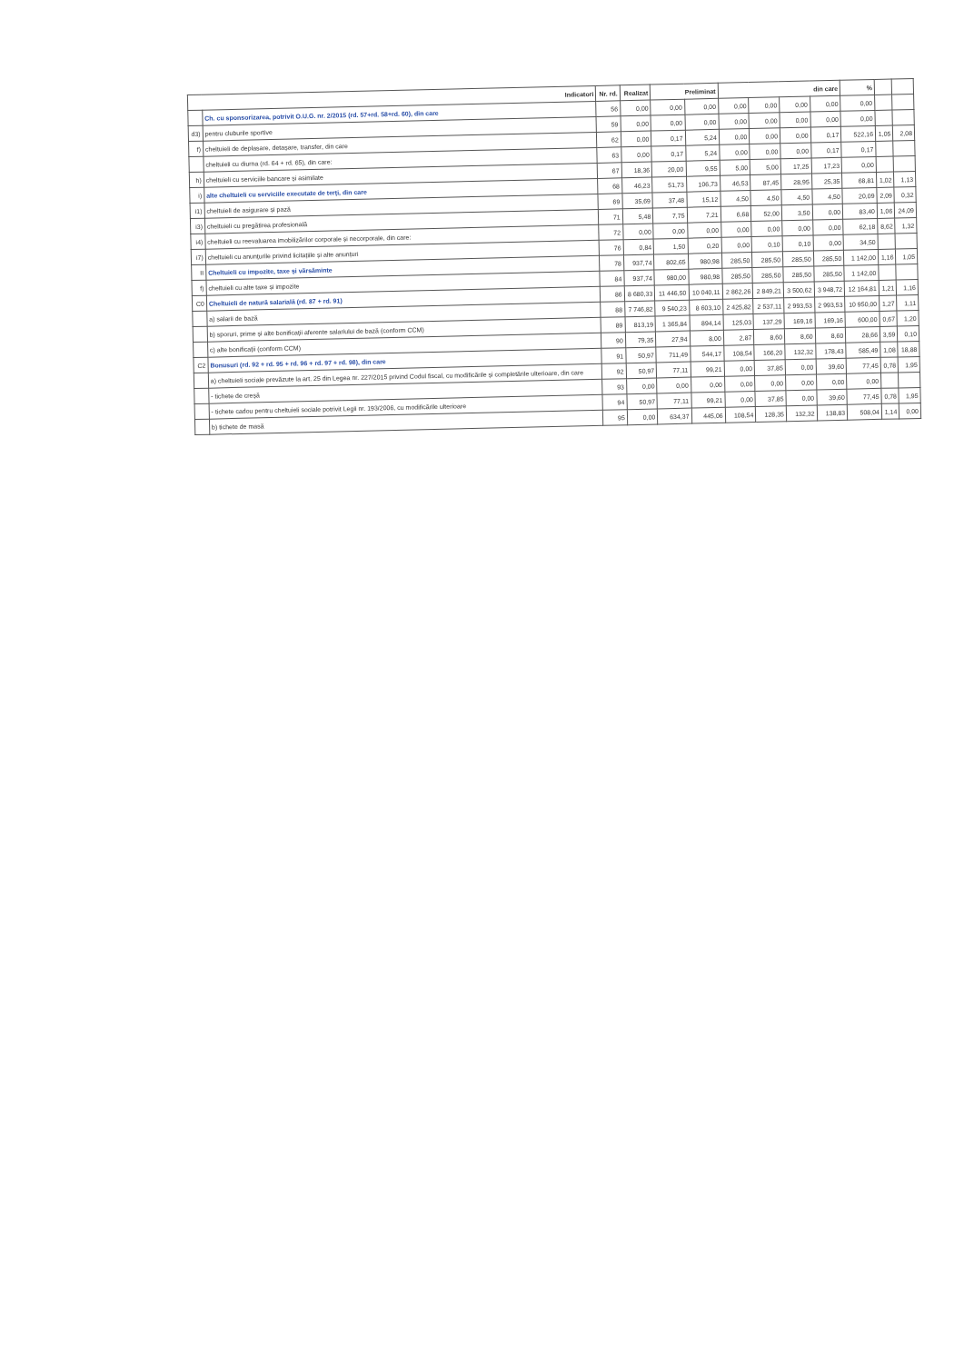| Indicatori | | Nr. rd. | Realizat | Preliminat | | din care | | | | % | | |
| --- | --- | --- | --- | --- | --- | --- | --- | --- | --- | --- | --- | --- |
| | Ch. cu sponsorizarea, potrivit O.U.G. nr. 2/2015 (rd. 57+rd. 58+rd. 60), din care | 56 | 0,00 | 0,00 | 0,00 | 0,00 | 0,00 | 0,00 | 0,00 | 0,00 | | |
| d3) | pentru cluburile sportive | 59 | 0,00 | 0,00 | 0,00 | 0,00 | 0,00 | 0,00 | 0,00 | 0,00 | | |
| f) | cheltuieli de deplasare, detașare, transfer, din care | 62 | 0,00 | 0,17 | 5,24 | 0,00 | 0,00 | 0,00 | 0,17 | 522,16 | 1,05 | 2,08 |
| | cheltuieli cu diurna (rd. 64 + rd. 65), din care: | 63 | 0,00 | 0,17 | 5,24 | 0,00 | 0,00 | 0,00 | 0,17 | 0,17 | | |
| h) | cheltuieli cu serviciile bancare și asimilate | 67 | 18,36 | 20,00 | 9,55 | 5,00 | 5,00 | 17,25 | 17,23 | 0,00 | | |
| i) | alte cheltuieli cu serviciile executate de terți, din care | 68 | 46,23 | 51,73 | 106,73 | 46,53 | 87,45 | 28,95 | 25,35 | 68,81 | 1,02 | 1,13 |
| i1) | cheltuieli de asigurare și pază | 69 | 35,69 | 37,48 | 15,12 | 4,50 | 4,50 | 4,50 | 4,50 | 20,09 | 2,09 | 0,32 |
| i3) | cheltuieli cu pregătirea profesională | 71 | 5,48 | 7,75 | 7,21 | 6,68 | 52,00 | 3,50 | 0,00 | 83,40 | 1,06 | 24,09 |
| i4) | cheltuieli cu reevaluarea imobilizărilor corporale și necorporale, din care: | 72 | 0,00 | 0,00 | 0,00 | 0,00 | 0,00 | 0,00 | 0,00 | 62,18 | 8,62 | 1,32 |
| i7) | cheltuieli cu anunțurile privind licitațiile și alte anunțuri | 76 | 0,84 | 1,50 | 0,20 | 0,00 | 0,10 | 0,10 | 0,00 | 34,50 | | |
| II | Cheltuieli cu impozite, taxe și vărsăminte | 78 | 937,74 | 802,65 | 980,98 | 285,50 | 285,50 | 285,50 | 285,50 | 1 142,00 | 1,16 | 1,05 |
| f) | cheltuieli cu alte taxe și impozite | 84 | 937,74 | 980,00 | 980,98 | 285,50 | 285,50 | 285,50 | 285,50 | 1 142,00 | | |
| C0 | Cheltuieli de natură salarială (rd. 87 + rd. 91) | 86 | 8 680,33 | 11 446,50 | 10 040,11 | 2 862,26 | 2 849,21 | 3 500,62 | 3 948,72 | 12 164,81 | 1,21 | 1,16 |
| | a) salarii de bază | 88 | 7 746,82 | 9 540,23 | 8 603,10 | 2 425,82 | 2 537,11 | 2 993,53 | 2 993,53 | 10 950,00 | 1,27 | 1,11 |
| | b) sporuri, prime și alte bonificații aferente salariului de bază (conform CCM) | 89 | 813,19 | 1 365,84 | 894,14 | 125,03 | 137,29 | 169,16 | 169,16 | 600,00 | 0,67 | 1,20 |
| | c) alte bonificații (conform CCM) | 90 | 79,35 | 27,94 | 8,00 | 2,87 | 8,60 | 8,60 | 8,60 | 28,66 | 3,59 | 0,10 |
| C2 | Bonusuri (rd. 92 + rd. 95 + rd. 96 + rd. 97 + rd. 98), din care | 91 | 50,97 | 711,49 | 544,17 | 108,54 | 166,20 | 132,32 | 178,43 | 585,49 | 1,08 | 18,88 |
| | a) cheltuieli sociale prevăzute la art. 25 din Legea nr. 227/2015 privind Codul fiscal, cu modificările și completările ulterioare, din care | 92 | 50,97 | 77,11 | 99,21 | 0,00 | 37,85 | 0,00 | 39,60 | 77,45 | 0,78 | 1,95 |
| | - tichete de creșă | 93 | 0,00 | 0,00 | 0,00 | 0,00 | 0,00 | 0,00 | 0,00 | 0,00 | | |
| | - tichete cadou pentru cheltuieli sociale potrivit Legii nr. 193/2006, cu modificările ulterioare | 94 | 50,97 | 77,11 | 99,21 | 0,00 | 37,85 | 0,00 | 39,60 | 77,45 | 0,78 | 1,95 |
| | b) tichete de masă | 95 | 0,00 | 634,37 | 445,06 | 108,54 | 128,35 | 132,32 | 138,83 | 508,04 | 1,14 | 0,00 |